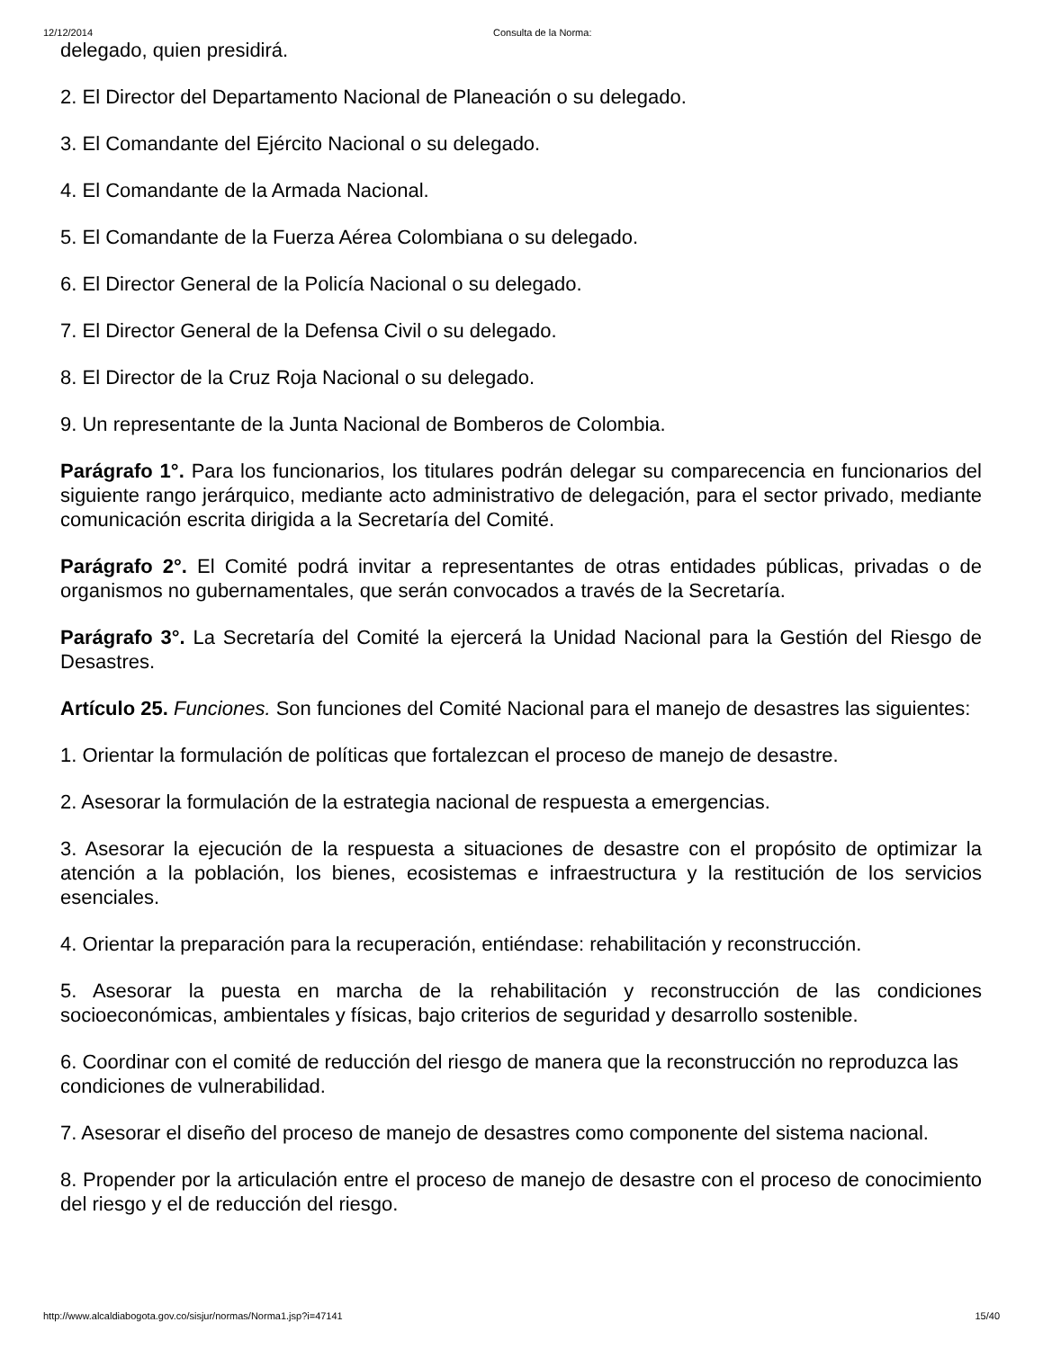12/12/2014 Consulta de la Norma:
delegado, quien presidirá.
2. El Director del Departamento Nacional de Planeación o su delegado.
3. El Comandante del Ejército Nacional o su delegado.
4. El Comandante de la Armada Nacional.
5. El Comandante de la Fuerza Aérea Colombiana o su delegado.
6. El Director General de la Policía Nacional o su delegado.
7. El Director General de la Defensa Civil o su delegado.
8. El Director de la Cruz Roja Nacional o su delegado.
9. Un representante de la Junta Nacional de Bomberos de Colombia.
Parágrafo 1°. Para los funcionarios, los titulares podrán delegar su comparecencia en funcionarios del siguiente rango jerárquico, mediante acto administrativo de delegación, para el sector privado, mediante comunicación escrita dirigida a la Secretaría del Comité.
Parágrafo 2°. El Comité podrá invitar a representantes de otras entidades públicas, privadas o de organismos no gubernamentales, que serán convocados a través de la Secretaría.
Parágrafo 3°. La Secretaría del Comité la ejercerá la Unidad Nacional para la Gestión del Riesgo de Desastres.
Artículo 25. Funciones. Son funciones del Comité Nacional para el manejo de desastres las siguientes:
1. Orientar la formulación de políticas que fortalezcan el proceso de manejo de desastre.
2. Asesorar la formulación de la estrategia nacional de respuesta a emergencias.
3. Asesorar la ejecución de la respuesta a situaciones de desastre con el propósito de optimizar la atención a la población, los bienes, ecosistemas e infraestructura y la restitución de los servicios esenciales.
4. Orientar la preparación para la recuperación, entiéndase: rehabilitación y reconstrucción.
5. Asesorar la puesta en marcha de la rehabilitación y reconstrucción de las condiciones socioeconómicas, ambientales y físicas, bajo criterios de seguridad y desarrollo sostenible.
6. Coordinar con el comité de reducción del riesgo de manera que la reconstrucción no reproduzca las condiciones de vulnerabilidad.
7. Asesorar el diseño del proceso de manejo de desastres como componente del sistema nacional.
8. Propender por la articulación entre el proceso de manejo de desastre con el proceso de conocimiento del riesgo y el de reducción del riesgo.
http://www.alcaldiabogota.gov.co/sisjur/normas/Norma1.jsp?i=47141 15/40